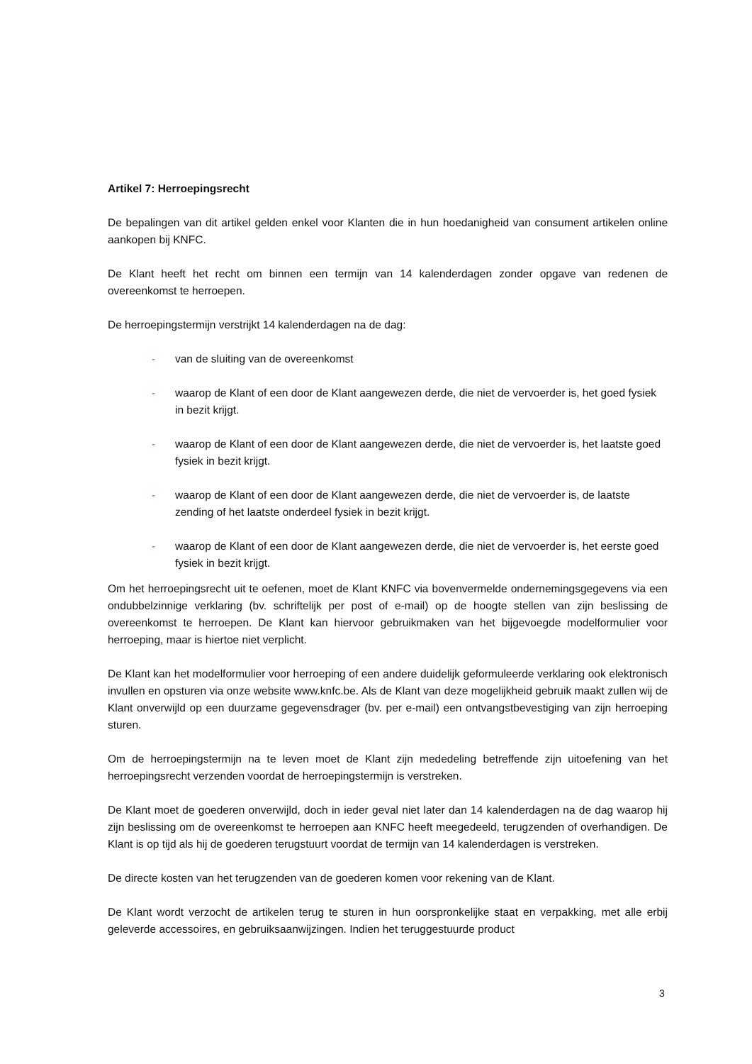Artikel 7: Herroepingsrecht
De bepalingen van dit artikel gelden enkel voor Klanten die in hun hoedanigheid van consument artikelen online aankopen bij KNFC.
De Klant heeft het recht om binnen een termijn van 14 kalenderdagen zonder opgave van redenen de overeenkomst te herroepen.
De herroepingstermijn verstrijkt 14 kalenderdagen na de dag:
- van de sluiting van de overeenkomst
- waarop de Klant of een door de Klant aangewezen derde, die niet de vervoerder is, het goed fysiek in bezit krijgt.
- waarop de Klant of een door de Klant aangewezen derde, die niet de vervoerder is, het laatste goed fysiek in bezit krijgt.
- waarop de Klant of een door de Klant aangewezen derde, die niet de vervoerder is, de laatste zending of het laatste onderdeel fysiek in bezit krijgt.
- waarop de Klant of een door de Klant aangewezen derde, die niet de vervoerder is, het eerste goed fysiek in bezit krijgt.
Om het herroepingsrecht uit te oefenen, moet de Klant KNFC via bovenvermelde ondernemingsgegevens via een ondubbelzinnige verklaring (bv. schriftelijk per post of e-mail) op de hoogte stellen van zijn beslissing de overeenkomst te herroepen. De Klant kan hiervoor gebruikmaken van het bijgevoegde modelformulier voor herroeping, maar is hiertoe niet verplicht.
De Klant kan het modelformulier voor herroeping of een andere duidelijk geformuleerde verklaring ook elektronisch invullen en opsturen via onze website www.knfc.be. Als de Klant van deze mogelijkheid gebruik maakt zullen wij de Klant onverwijld op een duurzame gegevensdrager (bv. per e-mail) een ontvangstbevestiging van zijn herroeping sturen.
Om de herroepingstermijn na te leven moet de Klant zijn mededeling betreffende zijn uitoefening van het herroepingsrecht verzenden voordat de herroepingstermijn is verstreken.
De Klant moet de goederen onverwijld, doch in ieder geval niet later dan 14 kalenderdagen na de dag waarop hij zijn beslissing om de overeenkomst te herroepen aan KNFC heeft meegedeeld, terugzenden of overhandigen. De Klant is op tijd als hij de goederen terugstuurt voordat de termijn van 14 kalenderdagen is verstreken.
De directe kosten van het terugzenden van de goederen komen voor rekening van de Klant.
De Klant wordt verzocht de artikelen terug te sturen in hun oorspronkelijke staat en verpakking, met alle erbij geleverde accessoires, en gebruiksaanwijzingen. Indien het teruggestuurde product
3